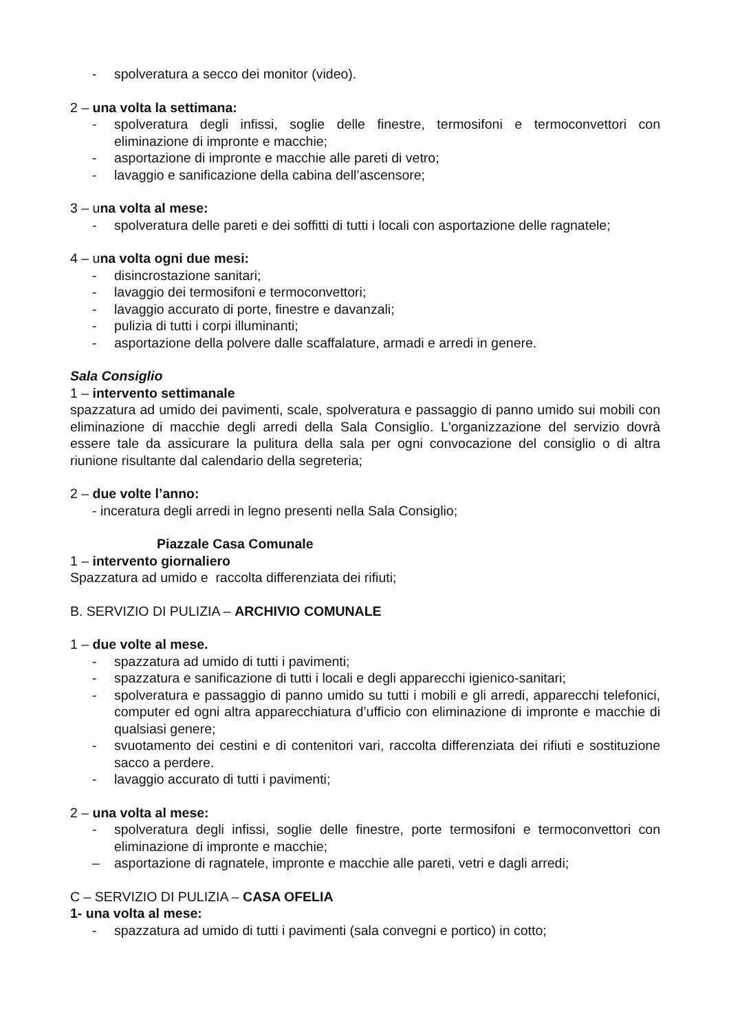- spolveratura a secco dei monitor (video).
2 – una volta la settimana:
- spolveratura degli infissi, soglie delle finestre, termosifoni e termoconvettori con eliminazione di impronte e macchie;
- asportazione di impronte e macchie alle pareti di vetro;
- lavaggio e sanificazione della cabina dell’ascensore;
3 – una volta al mese:
- spolveratura delle pareti e dei soffitti di tutti i locali con asportazione delle ragnatele;
4 – una volta ogni due mesi:
- disincrostazione sanitari;
- lavaggio dei termosifoni e termoconvettori;
- lavaggio accurato di porte, finestre e davanzali;
- pulizia di tutti i corpi illuminanti;
- asportazione della polvere dalle scaffalature, armadi e arredi in genere.
Sala Consiglio
1 – intervento settimanale
spazzatura ad umido dei pavimenti, scale, spolveratura e passaggio di panno umido sui mobili con eliminazione di macchie degli arredi della Sala Consiglio. L'organizzazione del servizio dovrà essere tale da assicurare la pulitura della sala per ogni convocazione del consiglio o di altra riunione risultante dal calendario della segreteria;
2 – due volte l’anno:
- inceratura degli arredi in legno presenti nella Sala Consiglio;
Piazzale Casa Comunale
1 – intervento giornaliero
Spazzatura ad umido e raccolta differenziata dei rifiuti;
B. SERVIZIO DI PULIZIA – ARCHIVIO COMUNALE
1 – due volte al mese.
- spazzatura ad umido di tutti i pavimenti;
- spazzatura e sanificazione di tutti i locali e degli apparecchi igienico-sanitari;
- spolveratura e passaggio di panno umido su tutti i mobili e gli arredi, apparecchi telefonici, computer ed ogni altra apparecchiatura d’ufficio con eliminazione di impronte e macchie di qualsiasi genere;
- svuotamento dei cestini e di contenitori vari, raccolta differenziata dei rifiuti e sostituzione sacco a perdere.
- lavaggio accurato di tutti i pavimenti;
2 – una volta al mese:
- spolveratura degli infissi, soglie delle finestre, porte termosifoni e termoconvettori con eliminazione di impronte e macchie;
– asportazione di ragnatele, impronte e macchie alle pareti, vetri e dagli arredi;
C – SERVIZIO DI PULIZIA – CASA OFELIA
1- una volta al mese:
- spazzatura ad umido di tutti i pavimenti (sala convegni e portico) in cotto;